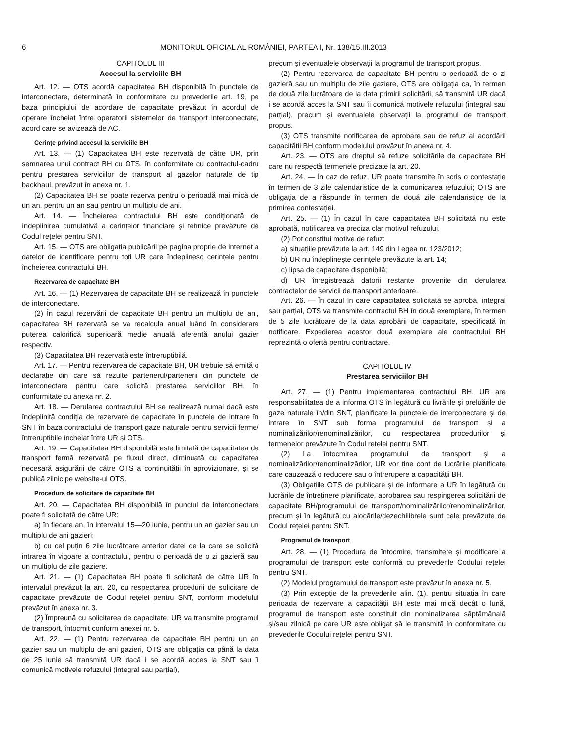6 MONITORUL OFICIAL AL ROMÂNIEI, PARTEA I, Nr. 138/15.III.2013
CAPITOLUL III
Accesul la serviciile BH
Art. 12. — OTS acordă capacitatea BH disponibilă în punctele de interconectare, determinată în conformitate cu prevederile art. 19, pe baza principiului de acordare de capacitate prevăzut în acordul de operare încheiat între operatorii sistemelor de transport interconectate, acord care se avizează de AC.
Cerințe privind accesul la serviciile BH
Art. 13. — (1) Capacitatea BH este rezervată de către UR, prin semnarea unui contract BH cu OTS, în conformitate cu contractul-cadru pentru prestarea serviciilor de transport al gazelor naturale de tip backhaul, prevăzut în anexa nr. 1.
(2) Capacitatea BH se poate rezerva pentru o perioadă mai mică de un an, pentru un an sau pentru un multiplu de ani.
Art. 14. — Încheierea contractului BH este condiționată de îndeplinirea cumulativă a cerințelor financiare și tehnice prevăzute de Codul rețelei pentru SNT.
Art. 15. — OTS are obligația publicării pe pagina proprie de internet a datelor de identificare pentru toți UR care îndeplinesc cerințele pentru încheierea contractului BH.
Rezervarea de capacitate BH
Art. 16. — (1) Rezervarea de capacitate BH se realizează în punctele de interconectare.
(2) În cazul rezervării de capacitate BH pentru un multiplu de ani, capacitatea BH rezervată se va recalcula anual luând în considerare puterea calorifică superioară medie anuală aferentă anului gazier respectiv.
(3) Capacitatea BH rezervată este întreruptibilă.
Art. 17. — Pentru rezervarea de capacitate BH, UR trebuie să emită o declarație din care să rezulte partenerul/partenerii din punctele de interconectare pentru care solicită prestarea serviciilor BH, în conformitate cu anexa nr. 2.
Art. 18. — Derularea contractului BH se realizează numai dacă este îndeplinită condiția de rezervare de capacitate în punctele de intrare în SNT în baza contractului de transport gaze naturale pentru servicii ferme/întreruptibile încheiat între UR și OTS.
Art. 19. — Capacitatea BH disponibilă este limitată de capacitatea de transport fermă rezervată pe fluxul direct, diminuată cu capacitatea necesară asigurării de către OTS a continuității în aprovizionare, și se publică zilnic pe website-ul OTS.
Procedura de solicitare de capacitate BH
Art. 20. — Capacitatea BH disponibilă în punctul de interconectare poate fi solicitată de către UR:
a) în fiecare an, în intervalul 15—20 iunie, pentru un an gazier sau un multiplu de ani gazieri;
b) cu cel puțin 6 zile lucrătoare anterior datei de la care se solicită intrarea în vigoare a contractului, pentru o perioadă de o zi gazieră sau un multiplu de zile gaziere.
Art. 21. — (1) Capacitatea BH poate fi solicitată de către UR în intervalul prevăzut la art. 20, cu respectarea procedurii de solicitare de capacitate prevăzute de Codul rețelei pentru SNT, conform modelului prevăzut în anexa nr. 3.
(2) Împreună cu solicitarea de capacitate, UR va transmite programul de transport, întocmit conform anexei nr. 5.
Art. 22. — (1) Pentru rezervarea de capacitate BH pentru un an gazier sau un multiplu de ani gazieri, OTS are obligația ca până la data de 25 iunie să transmită UR dacă i se acordă acces la SNT sau îi comunică motivele refuzului (integral sau parțial),
precum și eventualele observații la programul de transport propus.
(2) Pentru rezervarea de capacitate BH pentru o perioadă de o zi gazieră sau un multiplu de zile gaziere, OTS are obligația ca, în termen de două zile lucrătoare de la data primirii solicitării, să transmită UR dacă i se acordă acces la SNT sau îi comunică motivele refuzului (integral sau parțial), precum și eventualele observații la programul de transport propus.
(3) OTS transmite notificarea de aprobare sau de refuz al acordării capacității BH conform modelului prevăzut în anexa nr. 4.
Art. 23. — OTS are dreptul să refuze solicitările de capacitate BH care nu respectă termenele precizate la art. 20.
Art. 24. — În caz de refuz, UR poate transmite în scris o contestație în termen de 3 zile calendaristice de la comunicarea refuzului; OTS are obligația de a răspunde în termen de două zile calendaristice de la primirea contestației.
Art. 25. — (1) În cazul în care capacitatea BH solicitată nu este aprobată, notificarea va preciza clar motivul refuzului.
(2) Pot constitui motive de refuz:
a) situațiile prevăzute la art. 149 din Legea nr. 123/2012;
b) UR nu îndeplinește cerințele prevăzute la art. 14;
c) lipsa de capacitate disponibilă;
d) UR înregistrează datorii restante provenite din derularea contractelor de servicii de transport anterioare.
Art. 26. — În cazul în care capacitatea solicitată se aprobă, integral sau parțial, OTS va transmite contractul BH în două exemplare, în termen de 5 zile lucrătoare de la data aprobării de capacitate, specificată în notificare. Expedierea acestor două exemplare ale contractului BH reprezintă o ofertă pentru contractare.
CAPITOLUL IV
Prestarea serviciilor BH
Art. 27. — (1) Pentru implementarea contractului BH, UR are responsabilitatea de a informa OTS în legătură cu livrările și preluările de gaze naturale în/din SNT, planificate la punctele de interconectare și de intrare în SNT sub forma programului de transport și a nominalizărilor/renominalizărilor, cu respectarea procedurilor și termenelor prevăzute în Codul rețelei pentru SNT.
(2) La întocmirea programului de transport și a nominalizărilor/renominalizărilor, UR vor ține cont de lucrările planificate care cauzează o reducere sau o întrerupere a capacității BH.
(3) Obligațiile OTS de publicare și de informare a UR în legătură cu lucrările de întreținere planificate, aprobarea sau respingerea solicitării de capacitate BH/programului de transport/nominalizărilor/renominalizărilor, precum și în legătură cu alocările/dezechilibrele sunt cele prevăzute de Codul rețelei pentru SNT.
Programul de transport
Art. 28. — (1) Procedura de întocmire, transmitere și modificare a programului de transport este conformă cu prevederile Codului rețelei pentru SNT.
(2) Modelul programului de transport este prevăzut în anexa nr. 5.
(3) Prin excepție de la prevederile alin. (1), pentru situația în care perioada de rezervare a capacității BH este mai mică decât o lună, programul de transport este constituit din nominalizarea săptămânală și/sau zilnică pe care UR este obligat să le transmită în conformitate cu prevederile Codului rețelei pentru SNT.